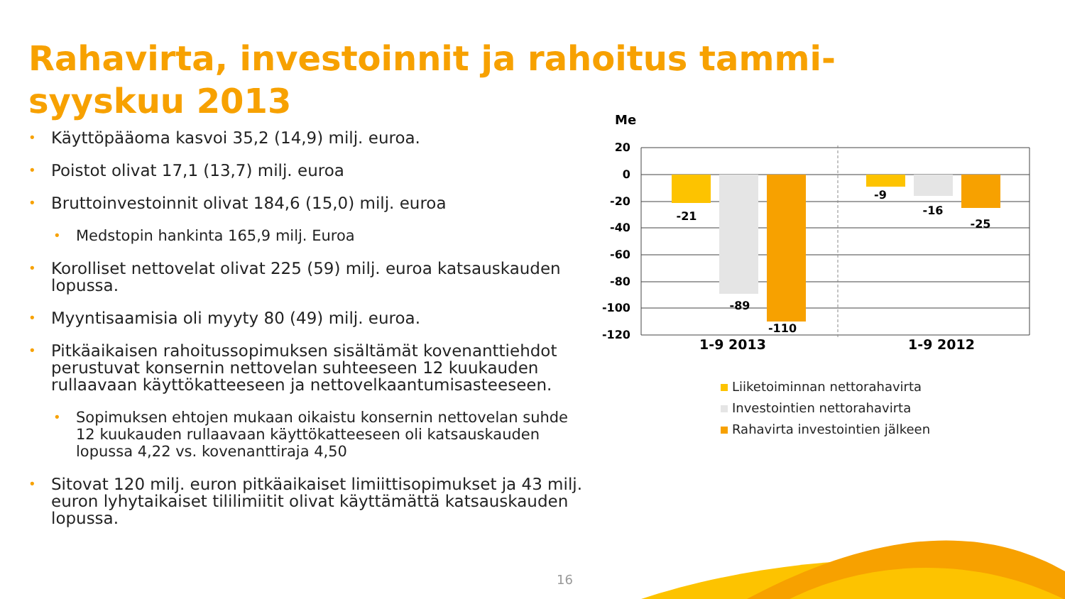Rahavirta, investoinnit ja rahoitus tammi-syyskuu 2013
• Käyttöpääoma kasvoi 35,2 (14,9) milj. euroa.
• Poistot olivat 17,1 (13,7) milj. euroa
• Bruttoinvestoinnit olivat 184,6 (15,0) milj. euroa
• Medstopin hankinta 165,9 milj. Euroa
• Korolliset nettovelat olivat 225 (59) milj. euroa katsauskauden lopussa.
• Myyntisaamisia oli myyty 80 (49) milj. euroa.
• Pitkäaikaisen rahoitussopimuksen sisältämät kovenanttiehdot perustuvat konsernin nettovelan suhteeseen 12 kuukauden rullaavaan käyttökatteeseen ja nettovelkaantumisasteeseen.
• Sopimuksen ehtojen mukaan oikaistu konsernin nettovelan suhde 12 kuukauden rullaavaan käyttökatteeseen oli katsauskauden lopussa 4,22 vs. kovenanttiraja 4,50
• Sitovat 120 milj. euron pitkäaikaiset limiittisopimukset ja 43 milj. euron lyhytaikaiset tililimiitit olivat käyttämättä katsauskauden lopussa.
Me
20
0
-20
-40
-60
-80
-100
-120
-21
-89
-110
-9
-16
-25
1-9 2013
1-9 2012
Liiketoiminnan nettorahavirta
Investointien nettorahavirta
Rahavirta investointien jälkeen
16